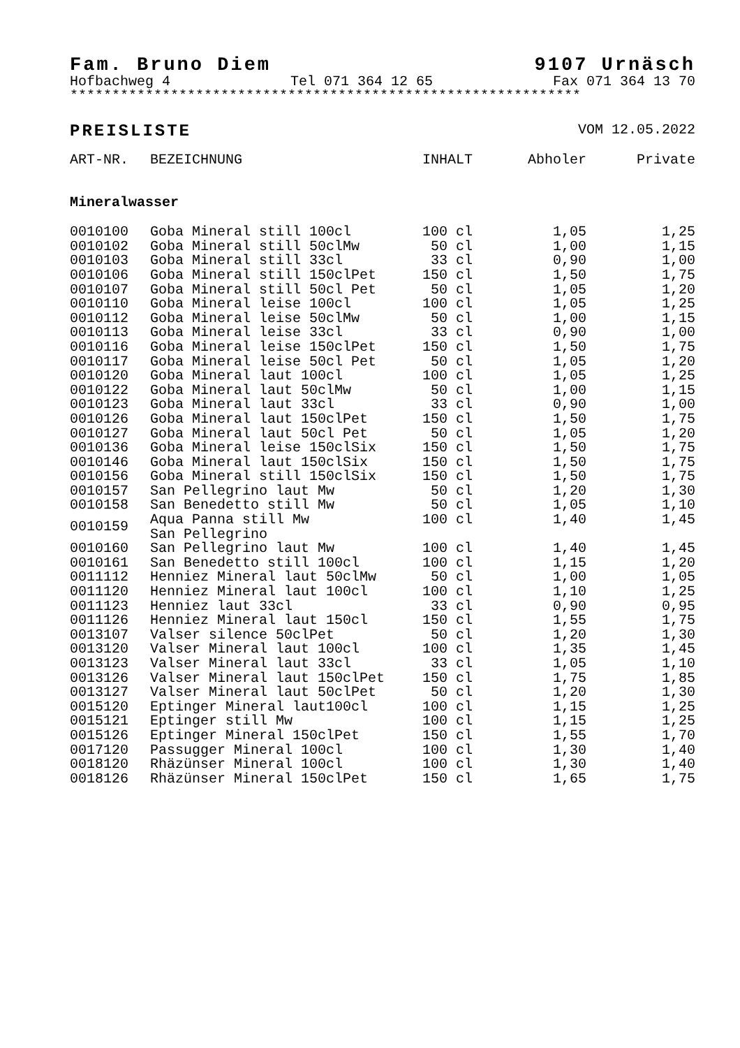Fam. Bruno Diem 9107 Urnäsch
Hofbachweg 4 Tel 071 364 12 65 Fax 071 364 13 70
*************************************************************
PREISLISTE VOM 12.05.2022
| ART-NR. | BEZEICHNUNG | INHALT | Abholer | Private |
| --- | --- | --- | --- | --- |
| Mineralwasser | | | | |
| 0010100 | Goba Mineral still 100cl | 100 cl | 1,05 | 1,25 |
| 0010102 | Goba Mineral still 50clMw | 50 cl | 1,00 | 1,15 |
| 0010103 | Goba Mineral still 33cl | 33 cl | 0,90 | 1,00 |
| 0010106 | Goba Mineral still 150clPet | 150 cl | 1,50 | 1,75 |
| 0010107 | Goba Mineral still 50cl Pet | 50 cl | 1,05 | 1,20 |
| 0010110 | Goba Mineral leise 100cl | 100 cl | 1,05 | 1,25 |
| 0010112 | Goba Mineral leise 50clMw | 50 cl | 1,00 | 1,15 |
| 0010113 | Goba Mineral leise 33cl | 33 cl | 0,90 | 1,00 |
| 0010116 | Goba Mineral leise 150clPet | 150 cl | 1,50 | 1,75 |
| 0010117 | Goba Mineral leise 50cl Pet | 50 cl | 1,05 | 1,20 |
| 0010120 | Goba Mineral laut 100cl | 100 cl | 1,05 | 1,25 |
| 0010122 | Goba Mineral laut 50clMw | 50 cl | 1,00 | 1,15 |
| 0010123 | Goba Mineral laut 33cl | 33 cl | 0,90 | 1,00 |
| 0010126 | Goba Mineral laut 150clPet | 150 cl | 1,50 | 1,75 |
| 0010127 | Goba Mineral laut 50cl Pet | 50 cl | 1,05 | 1,20 |
| 0010136 | Goba Mineral leise 150clSix | 150 cl | 1,50 | 1,75 |
| 0010146 | Goba Mineral laut 150clSix | 150 cl | 1,50 | 1,75 |
| 0010156 | Goba Mineral still 150clSix | 150 cl | 1,50 | 1,75 |
| 0010157 | San Pellegrino laut Mw | 50 cl | 1,20 | 1,30 |
| 0010158 | San Benedetto still Mw | 50 cl | 1,05 | 1,10 |
| 0010159 | Aqua Panna still Mw San Pellegrino | 100 cl | 1,40 | 1,45 |
| 0010160 | San Pellegrino laut Mw | 100 cl | 1,40 | 1,45 |
| 0010161 | San Benedetto still 100cl | 100 cl | 1,15 | 1,20 |
| 0011112 | Henniez Mineral laut 50clMw | 50 cl | 1,00 | 1,05 |
| 0011120 | Henniez Mineral laut 100cl | 100 cl | 1,10 | 1,25 |
| 0011123 | Henniez laut 33cl | 33 cl | 0,90 | 0,95 |
| 0011126 | Henniez Mineral laut 150cl | 150 cl | 1,55 | 1,75 |
| 0013107 | Valser silence 50clPet | 50 cl | 1,20 | 1,30 |
| 0013120 | Valser Mineral laut 100cl | 100 cl | 1,35 | 1,45 |
| 0013123 | Valser Mineral laut 33cl | 33 cl | 1,05 | 1,10 |
| 0013126 | Valser Mineral laut 150clPet | 150 cl | 1,75 | 1,85 |
| 0013127 | Valser Mineral laut 50clPet | 50 cl | 1,20 | 1,30 |
| 0015120 | Eptinger Mineral laut100cl | 100 cl | 1,15 | 1,25 |
| 0015121 | Eptinger still Mw | 100 cl | 1,15 | 1,25 |
| 0015126 | Eptinger Mineral 150clPet | 150 cl | 1,55 | 1,70 |
| 0017120 | Passugger Mineral 100cl | 100 cl | 1,30 | 1,40 |
| 0018120 | Rhäzünser Mineral 100cl | 100 cl | 1,30 | 1,40 |
| 0018126 | Rhäzünser Mineral 150clPet | 150 cl | 1,65 | 1,75 |